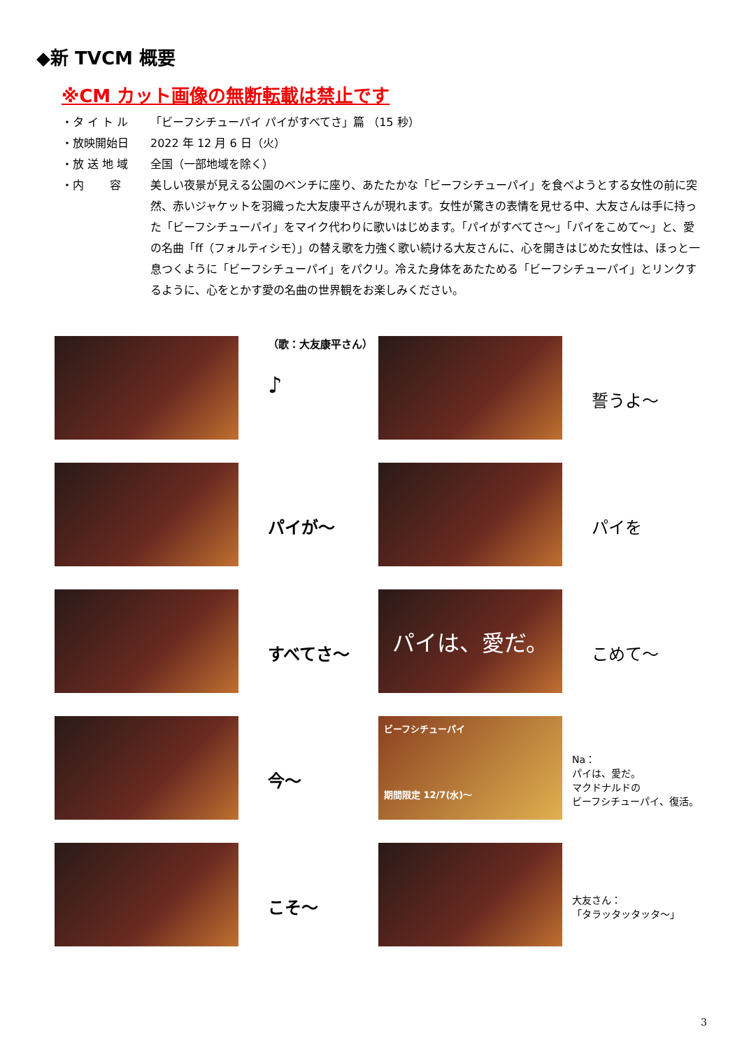◆新 TVCM 概要
※CM カット画像の無断転載は禁止です
・タ イ ト ル 「ビーフシチューパイ パイがすべてさ」篇 （15 秒）
・放映開始日 2022 年 12 月 6 日（火）
・放 送 地 域 全国（一部地域を除く）
・内　　 容 美しい夜景が見える公園のベンチに座り、あたたかな「ビーフシチューパイ」を食べようとする女性の前に突然、赤いジャケットを羽織った大友康平さんが現れます。女性が驚きの表情を見せる中、大友さんは手に持った「ビーフシチューパイ」をマイク代わりに歌いはじめます。「パイがすべてさ～」「パイをこめて～」と、愛の名曲「ff（フォルティシモ）」の替え歌を力強く歌い続ける大友さんに、心を開きはじめた女性は、ほっと一息つくように「ビーフシチューパイ」をパクリ。冷えた身体をあたためる「ビーフシチューパイ」とリンクするように、心をとかす愛の名曲の世界観をお楽しみください。
（歌：大友康平さん）
♪
誓うよ～
パイが～
パイを
すべてさ～
パイは、愛だ。
こめて～
今～
ビーフシチューパイ
期間限定 12/7(水)～
Na：
パイは、愛だ。
マクドナルドの
ビーフシチューパイ、復活。
こそ～
大友さん：
「タラッタッタッタ～」
3